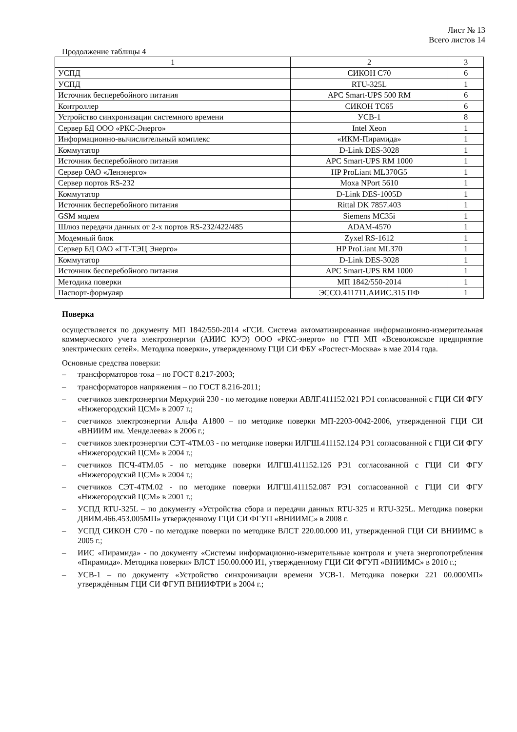Лист № 13
Всего листов 14
Продолжение таблицы 4
| 1 | 2 | 3 |
| УСПД | СИКОН С70 | 6 |
| УСПД | RTU-325L | 1 |
| Источник бесперебойного питания | APC Smart-UPS 500 RM | 6 |
| Контроллер | СИКОН ТС65 | 6 |
| Устройство синхронизации системного времени | УСВ-1 | 8 |
| Сервер БД ООО «РКС-Энерго» | Intel Xeon | 1 |
| Информационно-вычислительный комплекс | «ИКМ-Пирамида» | 1 |
| Коммутатор | D-Link DES-3028 | 1 |
| Источник бесперебойного питания | APC Smart-UPS RM 1000 | 1 |
| Сервер ОАО «Ленэнерго» | HP ProLiant ML370G5 | 1 |
| Сервер портов RS-232 | Moxa NPort 5610 | 1 |
| Коммутатор | D-Link DES-1005D | 1 |
| Источник бесперебойного питания | Rittal DK 7857.403 | 1 |
| GSM модем | Siemens MC35i | 1 |
| Шлюз передачи данных от 2-х портов RS-232/422/485 | ADAM-4570 | 1 |
| Модемный блок | Zyxel RS-1612 | 1 |
| Сервер БД ОАО «ГТ-ТЭЦ Энерго» | HP ProLiant ML370 | 1 |
| Коммутатор | D-Link DES-3028 | 1 |
| Источник бесперебойного питания | APC Smart-UPS RM 1000 | 1 |
| Методика поверки | МП 1842/550-2014 | 1 |
| Паспорт-формуляр | ЭССО.411711.АИИС.315 ПФ | 1 |
Поверка
осуществляется по документу МП 1842/550-2014 «ГСИ. Система автоматизированная информационно-измерительная коммерческого учета электроэнергии (АИИС КУЭ) ООО «РКС-энерго» по ГТП МП «Всеволожское предприятие электрических сетей». Методика поверки», утвержденному ГЦИ СИ ФБУ «Ростест-Москва» в мае 2014 года.
Основные средства поверки:
– трансформаторов тока – по ГОСТ 8.217-2003;
– трансформаторов напряжения – по ГОСТ 8.216-2011;
– счетчиков электроэнергии Меркурий 230 - по методике поверки АВЛГ.411152.021 РЭ1 согласованной с ГЦИ СИ ФГУ «Нижегородский ЦСМ» в 2007 г.;
– счетчиков электроэнергии Альфа А1800 – по методике поверки МП-2203-0042-2006, утвержденной ГЦИ СИ «ВНИИМ им. Менделеева» в 2006 г.;
– счетчиков электроэнергии СЭТ-4ТМ.03 - по методике поверки ИЛГШ.411152.124 РЭ1 согласованной с ГЦИ СИ ФГУ «Нижегородский ЦСМ» в 2004 г.;
– счетчиков ПСЧ-4ТМ.05 - по методике поверки ИЛГШ.411152.126 РЭ1 согласованной с ГЦИ СИ ФГУ «Нижегородский ЦСМ» в 2004 г.;
– счетчиков СЭТ-4ТМ.02 - по методике поверки ИЛГШ.411152.087 РЭ1 согласованной с ГЦИ СИ ФГУ «Нижегородский ЦСМ» в 2001 г.;
– УСПД RTU-325L – по документу «Устройства сбора и передачи данных RTU-325 и RTU-325L. Методика поверки ДЯИМ.466.453.005МП» утвержденному ГЦИ СИ ФГУП «ВНИИМС» в 2008 г.
– УСПД СИКОН С70 - по методике поверки по методике ВЛСТ 220.00.000 И1, утвержденной ГЦИ СИ ВНИИМС в 2005 г.;
– ИИС «Пирамида» - по документу «Системы информационно-измерительные контроля и учета энергопотребления «Пирамида». Методика поверки» ВЛСТ 150.00.000 И1, утвержденному ГЦИ СИ ФГУП «ВНИИМС» в 2010 г.;
– УСВ-1 – по документу «Устройство синхронизации времени УСВ-1. Методика поверки 221 00.000МП» утверждённым ГЦИ СИ ФГУП ВНИИФТРИ в 2004 г.;